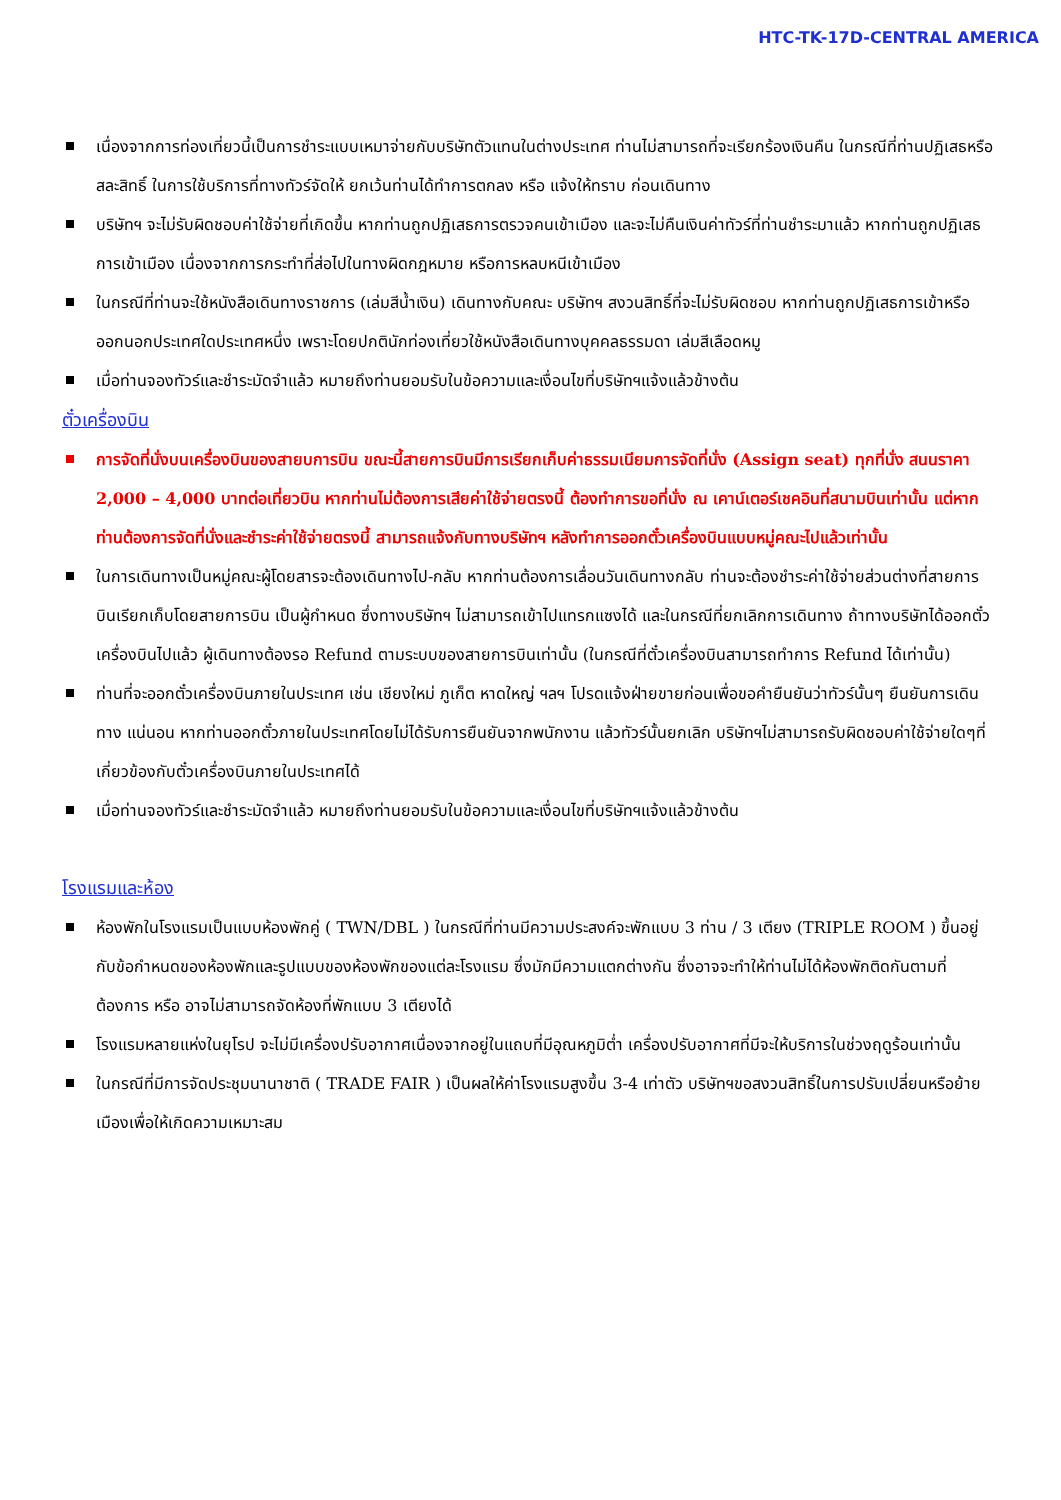HTC-TK-17D-CENTRAL AMERICA
เนื่องจากการท่องเที่ยวนี้เป็นการชำระแบบเหมาจ่ายกับบริษัทตัวแทนในต่างประเทศ ท่านไม่สามารถที่จะเรียกร้องเงินคืน ในกรณีที่ท่านปฏิเสธหรือสละสิทธิ์ ในการใช้บริการที่ทางทัวร์จัดให้ ยกเว้นท่านได้ทำการตกลง หรือ แจ้งให้ทราบ ก่อนเดินทาง
บริษัทฯ จะไม่รับผิดชอบค่าใช้จ่ายที่เกิดขึ้น หากท่านถูกปฏิเสธการตรวจคนเข้าเมือง และจะไม่คืนเงินค่าทัวร์ที่ท่านชำระมาแล้ว หากท่านถูกปฏิเสธการเข้าเมือง เนื่องจากการกระทำที่ส่อไปในทางผิดกฎหมาย หรือการหลบหนีเข้าเมือง
ในกรณีที่ท่านจะใช้หนังสือเดินทางราชการ (เล่มสีน้ำเงิน) เดินทางกับคณะ บริษัทฯ สงวนสิทธิ์ที่จะไม่รับผิดชอบ หากท่านถูกปฏิเสธการเข้าหรือออกนอกประเทศใดประเทศหนึ่ง เพราะโดยปกตินักท่องเที่ยวใช้หนังสือเดินทางบุคคลธรรมดา เล่มสีเลือดหมู
เมื่อท่านจองทัวร์และชำระมัดจำแล้ว หมายถึงท่านยอมรับในข้อความและเงื่อนไขที่บริษัทฯแจ้งแล้วข้างต้น
ตั๋วเครื่องบิน
การจัดที่นั่งบนเครื่องบินของสายบการบิน ขณะนี้สายการบินมีการเรียกเก็บค่าธรรมเนียมการจัดที่นั่ง (Assign seat) ทุกที่นั่ง สนนราคา 2,000 – 4,000 บาทต่อเที่ยวบิน หากท่านไม่ต้องการเสียค่าใช้จ่ายตรงนี้ ต้องทำการขอที่นั่ง ณ เคาน์เตอร์เชคอินที่สนามบินเท่านั้น แต่หากท่านต้องการจัดที่นั่งและชำระค่าใช้จ่ายตรงนี้ สามารถแจ้งกับทางบริษัทฯ หลังทำการออกตั๋วเครื่องบินแบบหมู่คณะไปแล้วเท่านั้น
ในการเดินทางเป็นหมู่คณะผู้โดยสารจะต้องเดินทางไป-กลับ หากท่านต้องการเลื่อนวันเดินทางกลับ ท่านจะต้องชำระค่าใช้จ่ายส่วนต่างที่สายการบินเรียกเก็บโดยสายการบิน เป็นผู้กำหนด ซึ่งทางบริษัทฯ ไม่สามารถเข้าไปแทรกแซงได้ และในกรณีที่ยกเลิกการเดินทาง ถ้าทางบริษัทได้ออกตั๋วเครื่องบินไปแล้ว ผู้เดินทางต้องรอ Refund ตามระบบของสายการบินเท่านั้น (ในกรณีที่ตั๋วเครื่องบินสามารถทำการ Refund ได้เท่านั้น)
ท่านที่จะออกตั๋วเครื่องบินภายในประเทศ เช่น เชียงใหม่ ภูเก็ต หาดใหญ่ ฯลฯ โปรดแจ้งฝ่ายขายก่อนเพื่อขอคำยืนยันว่าทัวร์นั้นๆ ยืนยันการเดินทาง แน่นอน หากท่านออกตั๋วภายในประเทศโดยไม่ได้รับการยืนยันจากพนักงาน แล้วทัวร์นั้นยกเลิก บริษัทฯไม่สามารถรับผิดชอบค่าใช้จ่ายใดๆที่เกี่ยวข้องกับตั๋วเครื่องบินภายในประเทศได้
เมื่อท่านจองทัวร์และชำระมัดจำแล้ว หมายถึงท่านยอมรับในข้อความและเงื่อนไขที่บริษัทฯแจ้งแล้วข้างต้น
โรงแรมและห้อง
ห้องพักในโรงแรมเป็นแบบห้องพักคู่ ( TWN/DBL ) ในกรณีที่ท่านมีความประสงค์จะพักแบบ 3 ท่าน / 3 เตียง (TRIPLE ROOM ) ขึ้นอยู่กับข้อกำหนดของห้องพักและรูปแบบของห้องพักของแต่ละโรงแรม ซึ่งมักมีความแตกต่างกัน ซึ่งอาจจะทำให้ท่านไม่ได้ห้องพักติดกันตามที่ต้องการ หรือ อาจไม่สามารถจัดห้องที่พักแบบ 3 เตียงได้
โรงแรมหลายแห่งในยุโรป จะไม่มีเครื่องปรับอากาศเนื่องจากอยู่ในแถบที่มีอุณหภูมิต่ำ เครื่องปรับอากาศที่มีจะให้บริการในช่วงฤดูร้อนเท่านั้น
ในกรณีที่มีการจัดประชุมนานาชาติ ( TRADE FAIR ) เป็นผลให้ค่าโรงแรมสูงขึ้น 3-4 เท่าตัว บริษัทฯขอสงวนสิทธิ์ในการปรับเปลี่ยนหรือย้ายเมืองเพื่อให้เกิดความเหมาะสม